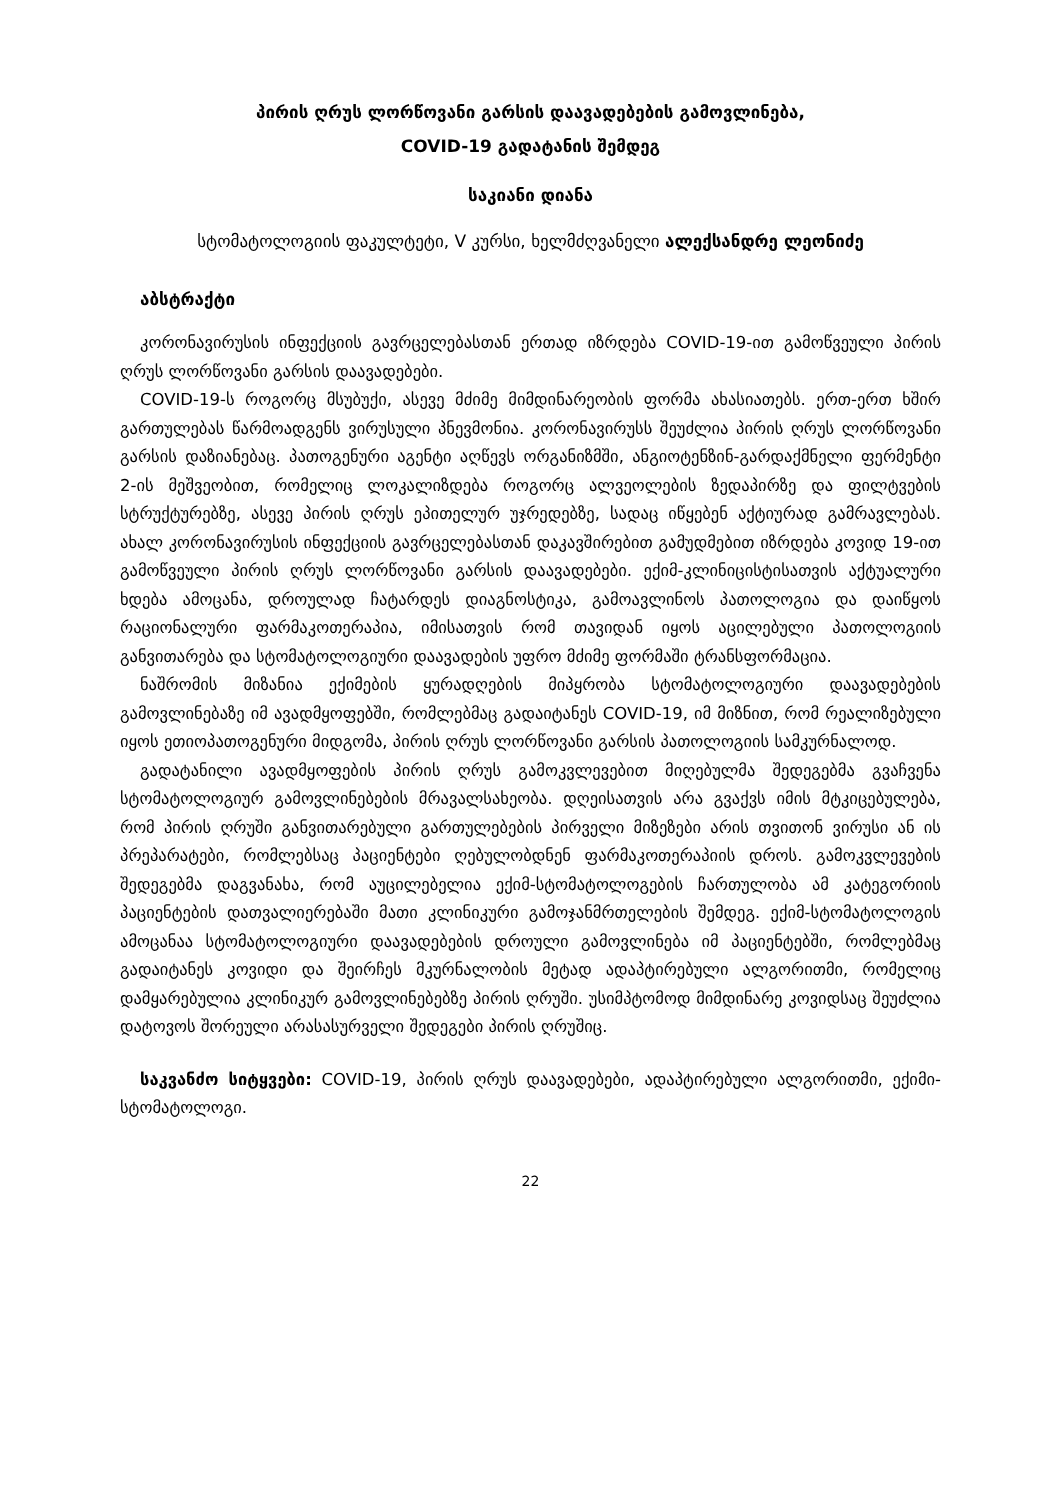პირის ღრუს ლორწოვანი გარსის დაავადებების გამოვლინება,
COVID-19 გადატანის შემდეგ
საკიანი დიანა
სტომატოლოგიის ფაკულტეტი, V კურსი, ხელმძღვანელი ალექსანდრე ლეონიძე
აბსტრაქტი
კორონავირუსის ინფექციის გავრცელებასთან ერთად იზრდება COVID-19-ით გამოწვეული პირის ღრუს ლორწოვანი გარსის დაავადებები.
COVID-19-ს როგორც მსუბუქი, ასევე მძიმე მიმდინარეობის ფორმა ახასიათებს. ერთ-ერთ ხშირ გართულებას წარმოადგენს ვირუსული პნევმონია. კორონავირუსს შეუძლია პირის ღრუს ლორწოვანი გარსის დაზიანებაც. პათოგენური აგენტი აღწევს ორგანიზმში, ანგიოტენზინ-გარდაქმნელი ფერმენტი 2-ის მეშვეობით, რომელიც ლოკალიზდება როგორც ალვეოლების ზედაპირზე და ფილტვების სტრუქტურებზე, ასევე პირის ღრუს ეპითელურ უჯრედებზე, სადაც იწყებენ აქტიურად გამრავლებას. ახალ კორონავირუსის ინფექციის გავრცელებასთან დაკავშირებით გამუდმებით იზრდება კოვიდ 19-ით გამოწვეული პირის ღრუს ლორწოვანი გარსის დაავადებები. ექიმ-კლინიცისტისათვის აქტუალური ხდება ამოცანა, დროულად ჩატარდეს დიაგნოსტიკა, გამოავლინოს პათოლოგია და დაიწყოს რაციონალური ფარმაკოთერაპია, იმისათვის რომ თავიდან იყოს აცილებული პათოლოგიის განვითარება და სტომატოლოგიური დაავადების უფრო მძიმე ფორმაში ტრანსფორმაცია.
ნაშრომის მიზანია ექიმების ყურადღების მიპყრობა სტომატოლოგიური დაავადებების გამოვლინებაზე იმ ავადმყოფებში, რომლებმაც გადაიტანეს COVID-19, იმ მიზნით, რომ რეალიზებული იყოს ეთიოპათოგენური მიდგომა, პირის ღრუს ლორწოვანი გარსის პათოლოგიის სამკურნალოდ.
გადატანილი ავადმყოფების პირის ღრუს გამოკვლევებით მიღებულმა შედეგებმა გვაჩვენა სტომატოლოგიურ გამოვლინებების მრავალსახეობა. დღეისათვის არა გვაქვს იმის მტკიცებულება, რომ პირის ღრუში განვითარებული გართულებების პირველი მიზეზები არის თვითონ ვირუსი ან ის პრეპარატები, რომლებსაც პაციენტები ღებულობდნენ ფარმაკოთერაპიის დროს. გამოკვლევების შედეგებმა დაგვანახა, რომ აუცილებელია ექიმ-სტომატოლოგების ჩართულობა ამ კატეგორიის პაციენტების დათვალიერებაში მათი კლინიკური გამოჯანმრთელების შემდეგ. ექიმ-სტომატოლოგის ამოცანაა სტომატოლოგიური დაავადებების დროული გამოვლინება იმ პაციენტებში, რომლებმაც გადაიტანეს კოვიდი და შეირჩეს მკურნალობის მეტად ადაპტირებული ალგორითმი, რომელიც დამყარებულია კლინიკურ გამოვლინებებზე პირის ღრუში. უსიმპტომოდ მიმდინარე კოვიდსაც შეუძლია დატოვოს შორეული არასასურველი შედეგები პირის ღრუშიც.
საკვანძო სიტყვები: COVID-19, პირის ღრუს დაავადებები, ადაპტირებული ალგორითმი, ექიმი-სტომატოლოგი.
22